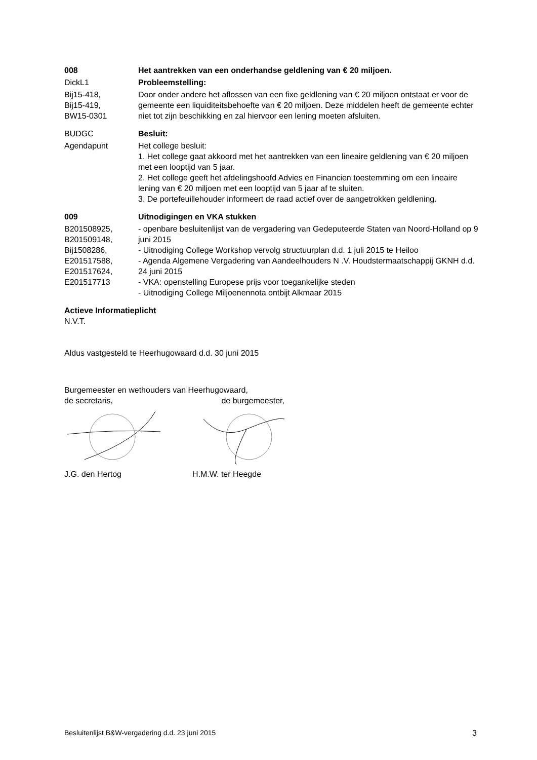008 Het aantrekken van een onderhandse geldlening van € 20 miljoen.
DickL1 Probleemstelling:
Bij15-418,
Bij15-419,
BW15-0301
Door onder andere het aflossen van een fixe geldlening van € 20 miljoen ontstaat er voor de gemeente een liquiditeitsbehoefte van € 20 miljoen. Deze middelen heeft de gemeente echter niet tot zijn beschikking en zal hiervoor een lening moeten afsluiten.
BUDGC Besluit:
Agendapunt Het college besluit:
1. Het college gaat akkoord met het aantrekken van een lineaire geldlening van € 20 miljoen met een looptijd van 5 jaar.
2. Het college geeft het afdelingshoofd Advies en Financien toestemming om een lineaire lening van € 20 miljoen met een looptijd van 5 jaar af te sluiten.
3. De portefeuillehouder informeert de raad actief over de aangetrokken geldlening.
009 Uitnodigingen en VKA stukken
B201508925,
B201509148,
Bij1508286,
E201517588,
E201517624,
E201517713
- openbare besluitenlijst van de vergadering van Gedeputeerde Staten van Noord-Holland op 9 juni 2015
- Uitnodiging College Workshop vervolg structuurplan d.d. 1 juli 2015 te Heiloo
- Agenda Algemene Vergadering van Aandeelhouders N .V. Houdstermaatschappij GKNH d.d. 24 juni 2015
- VKA: openstelling Europese prijs voor toegankelijke steden
- Uitnodiging College Miljoenennota ontbijt Alkmaar 2015
Actieve Informatieplicht
N.V.T.
Aldus vastgesteld te Heerhugowaard d.d. 30 juni 2015
Burgemeester en wethouders van Heerhugowaard,
de secretaris, de burgemeester,
J.G. den Hertog H.M.W. ter Heegde
Besluitenlijst B&W-vergadering d.d. 23 juni 2015 3